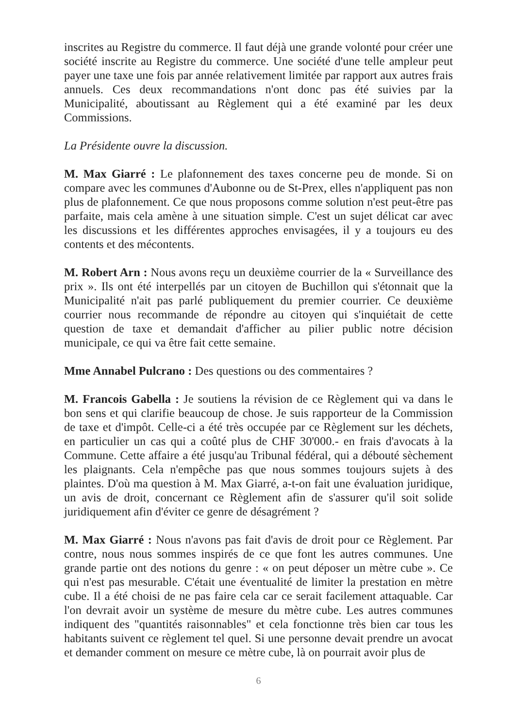inscrites au Registre du commerce. Il faut déjà une grande volonté pour créer une société inscrite au Registre du commerce. Une société d'une telle ampleur peut payer une taxe une fois par année relativement limitée par rapport aux autres frais annuels. Ces deux recommandations n'ont donc pas été suivies par la Municipalité, aboutissant au Règlement qui a été examiné par les deux Commissions.
La Présidente ouvre la discussion.
M. Max Giarré : Le plafonnement des taxes concerne peu de monde. Si on compare avec les communes d'Aubonne ou de St-Prex, elles n'appliquent pas non plus de plafonnement. Ce que nous proposons comme solution n'est peut-être pas parfaite, mais cela amène à une situation simple. C'est un sujet délicat car avec les discussions et les différentes approches envisagées, il y a toujours eu des contents et des mécontents.
M. Robert Arn : Nous avons reçu un deuxième courrier de la « Surveillance des prix ». Ils ont été interpellés par un citoyen de Buchillon qui s'étonnait que la Municipalité n'ait pas parlé publiquement du premier courrier. Ce deuxième courrier nous recommande de répondre au citoyen qui s'inquiétait de cette question de taxe et demandait d'afficher au pilier public notre décision municipale, ce qui va être fait cette semaine.
Mme Annabel Pulcrano : Des questions ou des commentaires ?
M. Francois Gabella : Je soutiens la révision de ce Règlement qui va dans le bon sens et qui clarifie beaucoup de chose. Je suis rapporteur de la Commission de taxe et d'impôt. Celle-ci a été très occupée par ce Règlement sur les déchets, en particulier un cas qui a coûté plus de CHF 30'000.- en frais d'avocats à la Commune. Cette affaire a été jusqu'au Tribunal fédéral, qui a débouté sèchement les plaignants. Cela n'empêche pas que nous sommes toujours sujets à des plaintes. D'où ma question à M. Max Giarré, a-t-on fait une évaluation juridique, un avis de droit, concernant ce Règlement afin de s'assurer qu'il soit solide juridiquement afin d'éviter ce genre de désagrément ?
M. Max Giarré : Nous n'avons pas fait d'avis de droit pour ce Règlement. Par contre, nous nous sommes inspirés de ce que font les autres communes. Une grande partie ont des notions du genre : « on peut déposer un mètre cube ». Ce qui n'est pas mesurable. C'était une éventualité de limiter la prestation en mètre cube. Il a été choisi de ne pas faire cela car ce serait facilement attaquable. Car l'on devrait avoir un système de mesure du mètre cube. Les autres communes indiquent des "quantités raisonnables" et cela fonctionne très bien car tous les habitants suivent ce règlement tel quel. Si une personne devait prendre un avocat et demander comment on mesure ce mètre cube, là on pourrait avoir plus de
6